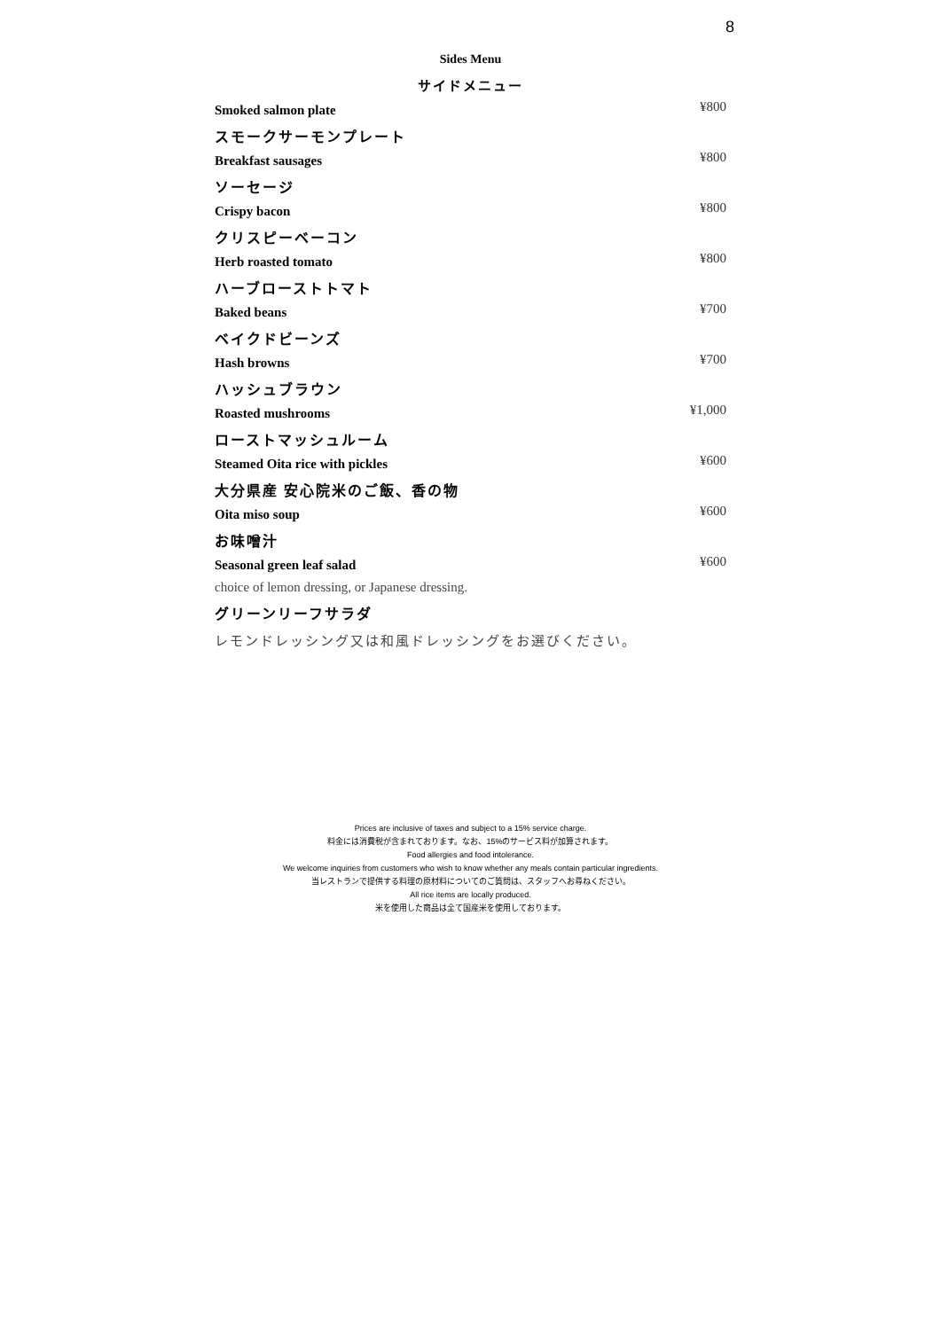8
Sides Menu
サイドメニュー
Smoked salmon plate ¥800
スモークサーモンプレート
Breakfast sausages ¥800
ソーセージ
Crispy bacon ¥800
クリスピーベーコン
Herb roasted tomato ¥800
ハーブローストトマト
Baked beans ¥700
ベイクドビーンズ
Hash browns ¥700
ハッシュブラウン
Roasted mushrooms ¥1,000
ローストマッシュルーム
Steamed Oita rice with pickles ¥600
大分県産 安心院米のご飯、香の物
Oita miso soup ¥600
お味噌汁
Seasonal green leaf salad ¥600
choice of lemon dressing, or Japanese dressing.
グリーンリーフサラダ
レモンドレッシング又は和風ドレッシングをお選びください。
Prices are inclusive of taxes and subject to a 15% service charge.
料金には消費税が含まれております。なお、15%のサービス料が加算されます。
Food allergies and food intolerance.
We welcome inquiries from customers who wish to know whether any meals contain particular ingredients.
当レストランで提供する料理の原材料についてのご質問は、スタッフへお尋ねください。
All rice items are locally produced.
米を使用した商品は全て国産米を使用しております。